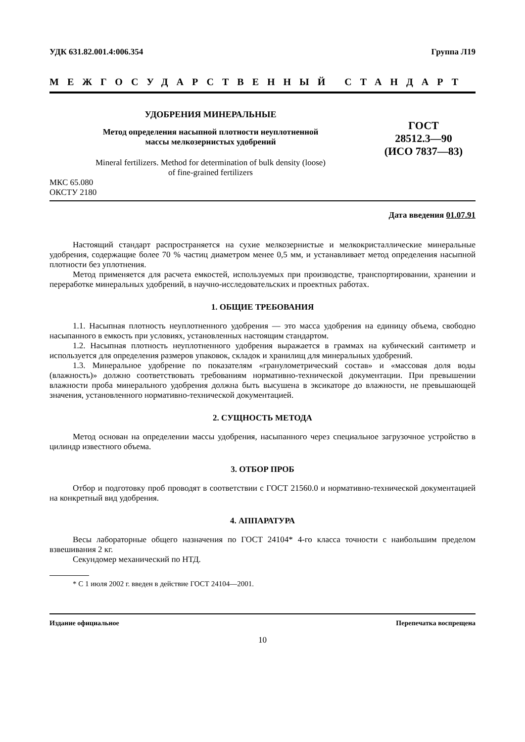УДК 631.82.001.4:006.354 Группа Л19
МЕЖГОСУДАРСТВЕННЫЙ СТАНДАРТ
УДОБРЕНИЯ МИНЕРАЛЬНЫЕ
Метод определения насыпной плотности неуплотненной
массы мелкозернистых удобрений
Mineral fertilizers. Method for determination of bulk density (loose)
of fine-grained fertilizers
ГОСТ
28512.3—90
(ИСО 7837—83)
МКС 65.080
ОКСТУ 2180
Дата введения 01.07.91
Настоящий стандарт распространяется на сухие мелкозернистые и мелкокристаллические минеральные удобрения, содержащие более 70 % частиц диаметром менее 0,5 мм, и устанавливает метод определения насыпной плотности без уплотнения.
Метод применяется для расчета емкостей, используемых при производстве, транспортировании, хранении и переработке минеральных удобрений, в научно-исследовательских и проектных работах.
1. ОБЩИЕ ТРЕБОВАНИЯ
1.1. Насыпная плотность неуплотненного удобрения — это масса удобрения на единицу объема, свободно насыпанного в емкость при условиях, установленных настоящим стандартом.
1.2. Насыпная плотность неуплотненного удобрения выражается в граммах на кубический сантиметр и используется для определения размеров упаковок, складок и хранилищ для минеральных удобрений.
1.3. Минеральное удобрение по показателям «гранулометрический состав» и «массовая доля воды (влажность)» должно соответствовать требованиям нормативно-технической документации. При превышении влажности проба минерального удобрения должна быть высушена в эксикаторе до влажности, не превышающей значения, установленного нормативно-технической документацией.
2. СУЩНОСТЬ МЕТОДА
Метод основан на определении массы удобрения, насыпанного через специальное загрузочное устройство в цилиндр известного объема.
3. ОТБОР ПРОБ
Отбор и подготовку проб проводят в соответствии с ГОСТ 21560.0 и нормативно-технической документацией на конкретный вид удобрения.
4. АППАРАТУРА
Весы лабораторные общего назначения по ГОСТ 24104* 4-го класса точности с наибольшим пределом взвешивания 2 кг.
Секундомер механический по НТД.
* С 1 июля 2002 г. введен в действие ГОСТ 24104—2001.
Издание официальное Перепечатка воспрещена
10